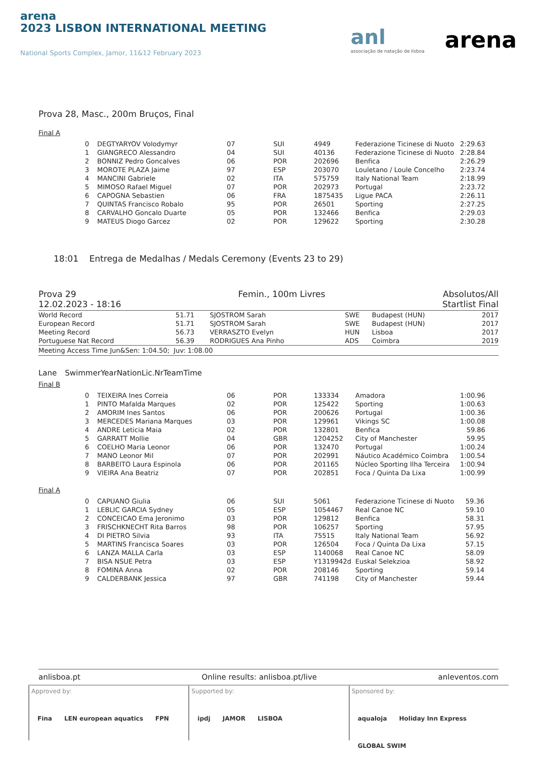arena
2023 LISBON INTERNATIONAL MEETING
National Sports Complex, Jamor, 11&12 February 2023
anl
associação de natação de lisboa
arena
Prova 28, Masc., 200m Bruços, Final
Final A
| 0 | DEGTYARYOV Volodymyr | 07 | SUI | 4949 | Federazione Ticinese di Nuoto | 2:29.63 |
| 1 | GIANGRECO Alessandro | 04 | SUI | 40136 | Federazione Ticinese di Nuoto | 2:28.84 |
| 2 | BONNIZ Pedro Goncalves | 06 | POR | 202696 | Benfica | 2:26.29 |
| 3 | MOROTE PLAZA Jaime | 97 | ESP | 203070 | Louletano / Loule Concelho | 2:23.74 |
| 4 | MANCINI Gabriele | 02 | ITA | 575759 | Italy National Team | 2:18.99 |
| 5 | MIMOSO Rafael Miguel | 07 | POR | 202973 | Portugal | 2:23.72 |
| 6 | CAPOGNA Sebastien | 06 | FRA | 1875435 | Ligue PACA | 2:26.11 |
| 7 | QUINTAS Francisco Robalo | 95 | POR | 26501 | Sporting | 2:27.25 |
| 8 | CARVALHO Goncalo Duarte | 05 | POR | 132466 | Benfica | 2:29.03 |
| 9 | MATEUS Diogo Garcez | 02 | POR | 129622 | Sporting | 2:30.28 |
18:01 Entrega de Medalhas / Medals Ceremony (Events 23 to 29)
Prova 29
12.02.2023 - 18:16
Femin., 100m Livres Absolutos/All
Startlist Final
| World Record | 51.71 | SJOSTROM Sarah | SWE | Budapest (HUN) | 2017 |
| European Record | 51.71 | SJOSTROM Sarah | SWE | Budapest (HUN) | 2017 |
| Meeting Record | 56.73 | VERRASZTO Evelyn | HUN | Lisboa | 2017 |
| Portuguese Nat Record | 56.39 | RODRIGUES Ana Pinho | ADS | Coimbra | 2019 |
Meeting Access Time Jun&Sen: 1:04.50; Juv: 1:08.00
| Lane | Swimmer | Year | Nation | Lic.Nr | Team | Time |
| --- | --- | --- | --- | --- | --- | --- |
Final B
| 0 | TEIXEIRA Ines Correia | 06 | POR | 133334 | Amadora | 1:00.96 |
| 1 | PINTO Mafalda Marques | 02 | POR | 125422 | Sporting | 1:00.63 |
| 2 | AMORIM Ines Santos | 06 | POR | 200626 | Portugal | 1:00.36 |
| 3 | MERCEDES Mariana Marques | 03 | POR | 129961 | Vikings SC | 1:00.08 |
| 4 | ANDRE Leticia Maia | 02 | POR | 132801 | Benfica | 59.86 |
| 5 | GARRATT Mollie | 04 | GBR | 1204252 | City of Manchester | 59.95 |
| 6 | COELHO Maria Leonor | 06 | POR | 132470 | Portugal | 1:00.24 |
| 7 | MANO Leonor Mil | 07 | POR | 202991 | Náutico Académico Coimbra | 1:00.54 |
| 8 | BARBEITO Laura Espinola | 06 | POR | 201165 | Núcleo Sporting Ilha Terceira | 1:00.94 |
| 9 | VIEIRA Ana Beatriz | 07 | POR | 202851 | Foca / Quinta Da Lixa | 1:00.99 |
Final A
| 0 | CAPUANO Giulia | 06 | SUI | 5061 | Federazione Ticinese di Nuoto | 59.36 |
| 1 | LEBLIC GARCIA Sydney | 05 | ESP | 1054467 | Real Canoe NC | 59.10 |
| 2 | CONCEICAO Ema Jeronimo | 03 | POR | 129812 | Benfica | 58.31 |
| 3 | FRISCHKNECHT Rita Barros | 98 | POR | 106257 | Sporting | 57.95 |
| 4 | DI PIETRO Silvia | 93 | ITA | 75515 | Italy National Team | 56.92 |
| 5 | MARTINS Francisca Soares | 03 | POR | 126504 | Foca / Quinta Da Lixa | 57.15 |
| 6 | LANZA MALLA Carla | 03 | ESP | 1140068 | Real Canoe NC | 58.09 |
| 7 | BISA NSUE Petra | 03 | ESP | Y1319942d | Euskal Selekzioa | 58.92 |
| 8 | FOMINA Anna | 02 | POR | 208146 | Sporting | 59.14 |
| 9 | CALDERBANK Jessica | 97 | GBR | 741198 | City of Manchester | 59.44 |
anlisboa.pt Online results: anlisboa.pt/live anleventos.com
Approved by:
Fina LEN european aquatics FPN
Supported by:
ipdj JAMOR LISBOA
Sponsored by:
aqualoja Holiday Inn Express GLOBAL SWIM